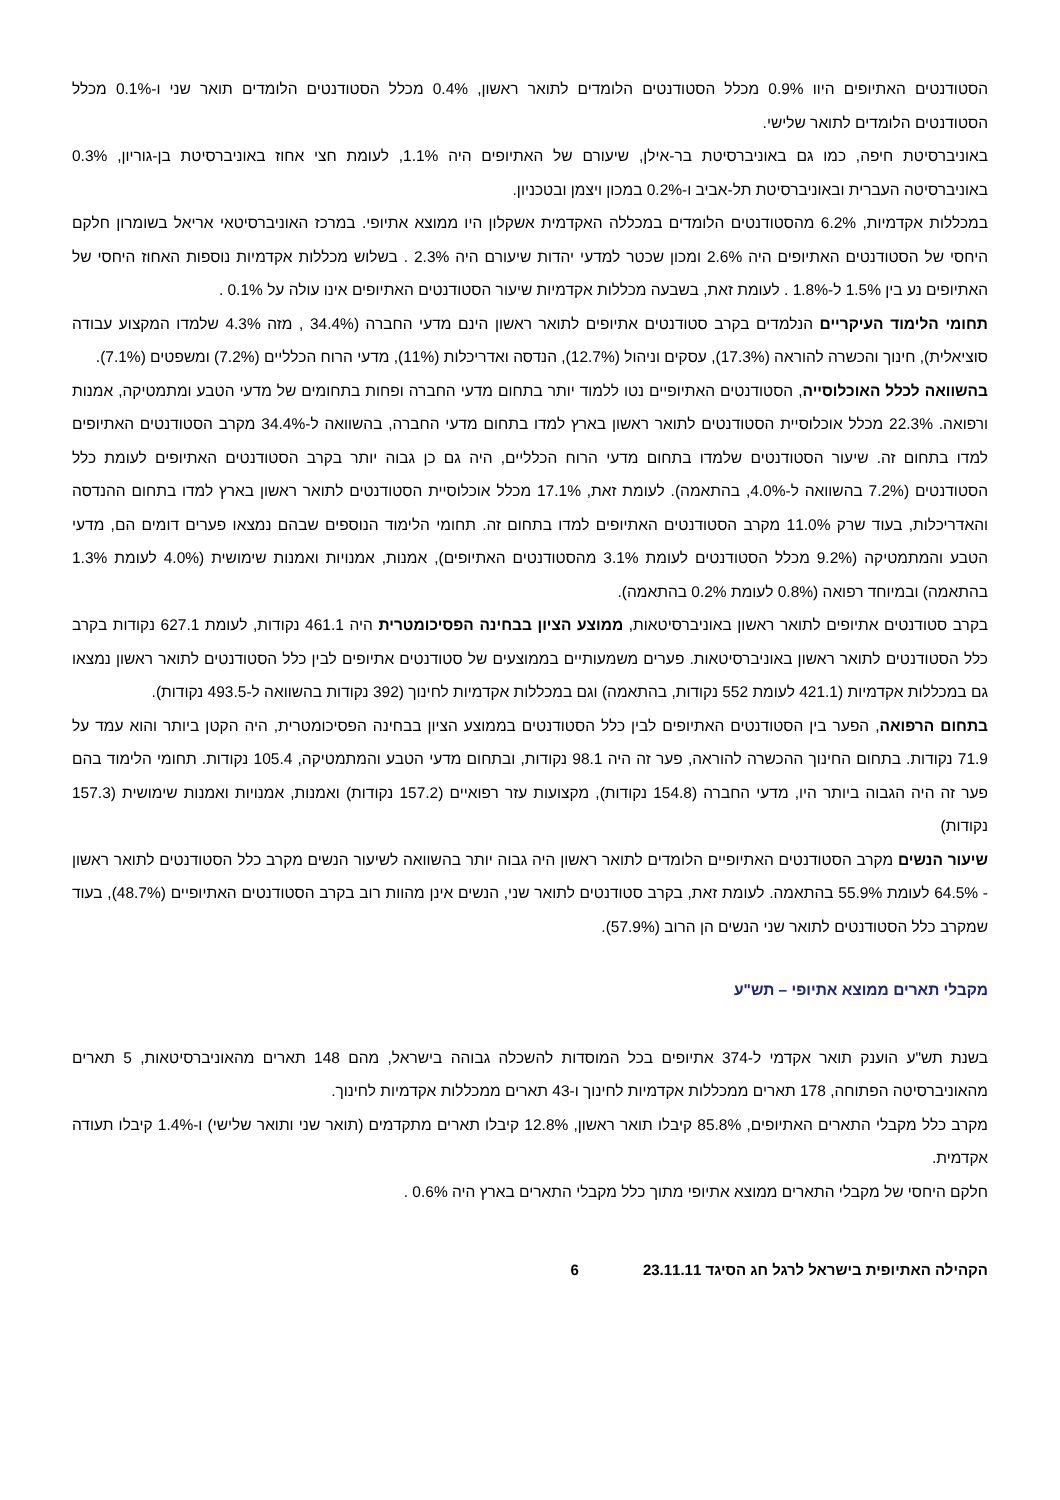הסטודנטים האתיופים היוו 0.9% מכלל הסטודנטים הלומדים לתואר ראשון, 0.4% מכלל הסטודנטים הלומדים תואר שני ו-0.1% מכלל הסטודנטים הלומדים לתואר שלישי.
באוניברסיטת חיפה, כמו גם באוניברסיטת בר-אילן, שיעורם של האתיופים היה 1.1%, לעומת חצי אחוז באוניברסיטת בן-גוריון, 0.3% באוניברסיטה העברית ובאוניברסיטת תל-אביב ו-0.2% במכון ויצמן ובטכניון.
במכללות אקדמיות, 6.2% מהסטודנטים הלומדים במכללה האקדמית אשקלון היו ממוצא אתיופי. במרכז האוניברסיטאי אריאל בשומרון חלקם היחסי של הסטודנטים האתיופים היה 2.6% ומכון שכטר למדעי יהדות שיעורם היה 2.3% . בשלוש מכללות אקדמיות נוספות האחוז היחסי של האתיופים נע בין 1.5% ל-1.8% . לעומת זאת, בשבעה מכללות אקדמיות שיעור הסטודנטים האתיופים אינו עולה על 0.1% .
תחומי הלימוד העיקריים הנלמדים בקרב סטודנטים אתיופים לתואר ראשון הינם מדעי החברה (34.4% , מזה 4.3% שלמדו המקצוע עבודה סוציאלית), חינוך והכשרה להוראה (17.3%), עסקים וניהול (12.7%), הנדסה ואדריכלות (11%), מדעי הרוח הכלליים (7.2%) ומשפטים (7.1%).
בהשוואה לכלל האוכלוסייה, הסטודנטים האתיופיים נטו ללמוד יותר בתחום מדעי החברה ופחות בתחומים של מדעי הטבע ומתמטיקה, אמנות ורפואה. 22.3% מכלל אוכלוסיית הסטודנטים לתואר ראשון בארץ למדו בתחום מדעי החברה, בהשוואה ל-34.4% מקרב הסטודנטים האתיופים למדו בתחום זה. שיעור הסטודנטים שלמדו בתחום מדעי הרוח הכלליים, היה גם כן גבוה יותר בקרב הסטודנטים האתיופים לעומת כלל הסטודנטים (7.2% בהשוואה ל-4.0%, בהתאמה). לעומת זאת, 17.1% מכלל אוכלוסיית הסטודנטים לתואר ראשון בארץ למדו בתחום ההנדסה והאדריכלות, בעוד שרק 11.0% מקרב הסטודנטים האתיופים למדו בתחום זה. תחומי הלימוד הנוספים שבהם נמצאו פערים דומים הם, מדעי הטבע והמתמטיקה (9.2% מכלל הסטודנטים לעומת 3.1% מהסטודנטים האתיופים), אמנות, אמנויות ואמנות שימושית (4.0% לעומת 1.3% בהתאמה) ובמיוחד רפואה (0.8% לעומת 0.2% בהתאמה).
בקרב סטודנטים אתיופים לתואר ראשון באוניברסיטאות, ממוצע הציון בבחינה הפסיכומטרית היה 461.1 נקודות, לעומת 627.1 נקודות בקרב כלל הסטודנטים לתואר ראשון באוניברסיטאות. פערים משמעותיים בממוצעים של סטודנטים אתיופים לבין כלל הסטודנטים לתואר ראשון נמצאו גם במכללות אקדמיות (421.1 לעומת 552 נקודות, בהתאמה) וגם במכללות אקדמיות לחינוך (392 נקודות בהשוואה ל-493.5 נקודות).
בתחום הרפואה, הפער בין הסטודנטים האתיופים לבין כלל הסטודנטים בממוצע הציון בבחינה הפסיכומטרית, היה הקטן ביותר והוא עמד על 71.9 נקודות. בתחום החינוך ההכשרה להוראה, פער זה היה 98.1 נקודות, ובתחום מדעי הטבע והמתמטיקה, 105.4 נקודות. תחומי הלימוד בהם פער זה היה הגבוה ביותר היו, מדעי החברה (154.8 נקודות), מקצועות עזר רפואיים (157.2 נקודות) ואמנות, אמנויות ואמנות שימושית (157.3 נקודות)
שיעור הנשים מקרב הסטודנטים האתיופיים הלומדים לתואר ראשון היה גבוה יותר בהשוואה לשיעור הנשים מקרב כלל הסטודנטים לתואר ראשון - 64.5% לעומת 55.9% בהתאמה. לעומת זאת, בקרב סטודנטים לתואר שני, הנשים אינן מהוות רוב בקרב הסטודנטים האתיופיים (48.7%), בעוד שמקרב כלל הסטודנטים לתואר שני הנשים הן הרוב (57.9%).
מקבלי תארים ממוצא אתיופי – תש"ע
בשנת תש"ע הוענק תואר אקדמי ל-374 אתיופים בכל המוסדות להשכלה גבוהה בישראל, מהם 148 תארים מהאוניברסיטאות, 5 תארים מהאוניברסיטה הפתוחה, 178 תארים ממכללות אקדמיות לחינוך ו-43 תארים ממכללות אקדמיות לחינוך.
מקרב כלל מקבלי התארים האתיופים, 85.8% קיבלו תואר ראשון, 12.8% קיבלו תארים מתקדמים (תואר שני ותואר שלישי) ו-1.4% קיבלו תעודה אקדמית.
חלקם היחסי של מקבלי התארים ממוצא אתיופי מתוך כלל מקבלי התארים בארץ היה 0.6% .
הקהילה האתיופית בישראל לרגל חג הסיגד 23.11.11 6